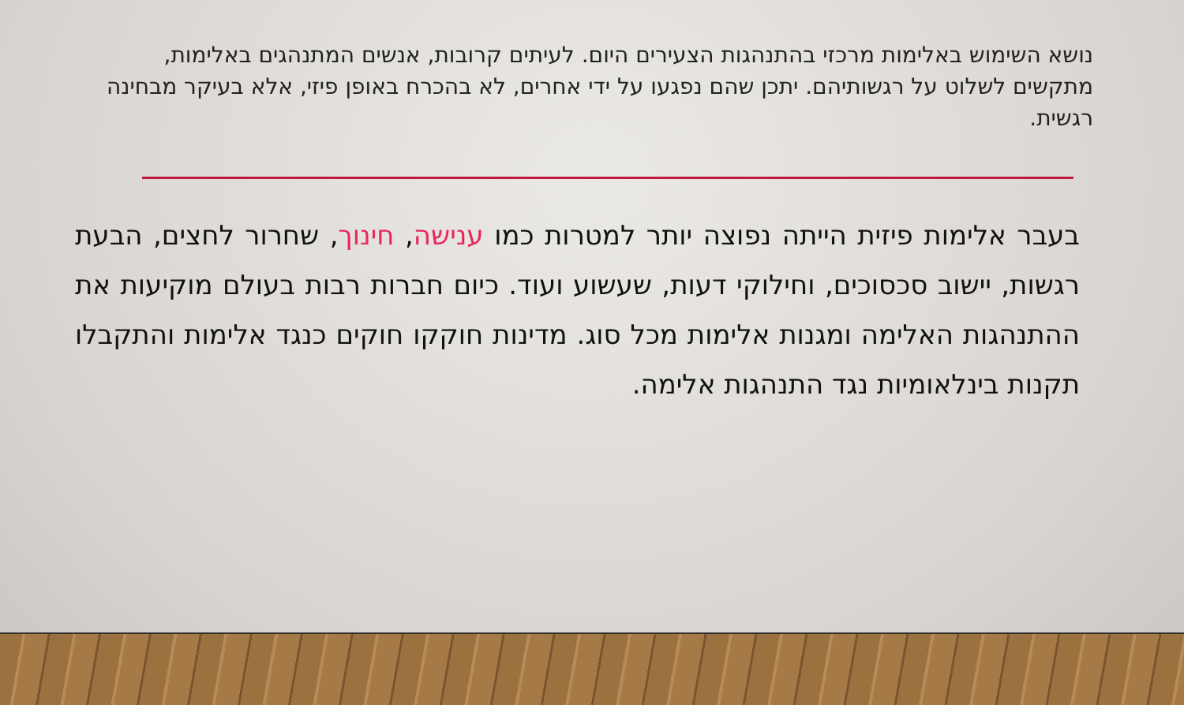נושא השימוש באלימות מרכזי בהתנהגות הצעירים היום. לעיתים קרובות, אנשים המתנהגים באלימות, מתקשים לשלוט על רגשותיהם. יתכן שהם נפגעו על ידי אחרים, לא בהכרח באופן פיזי, אלא בעיקר מבחינה רגשית.
בעבר אלימות פיזית הייתה נפוצה יותר למטרות כמו ענישה, חינוך, שחרור לחצים, הבעת רגשות, יישוב סכסוכים, וחילוקי דעות, שעשוע ועוד. כיום חברות רבות בעולם מוקיעות את ההתנהגות האלימה ומגנות אלימות מכל סוג. מדינות חוקקו חוקים כנגד אלימות והתקבלו תקנות בינלאומיות נגד התנהגות אלימה.